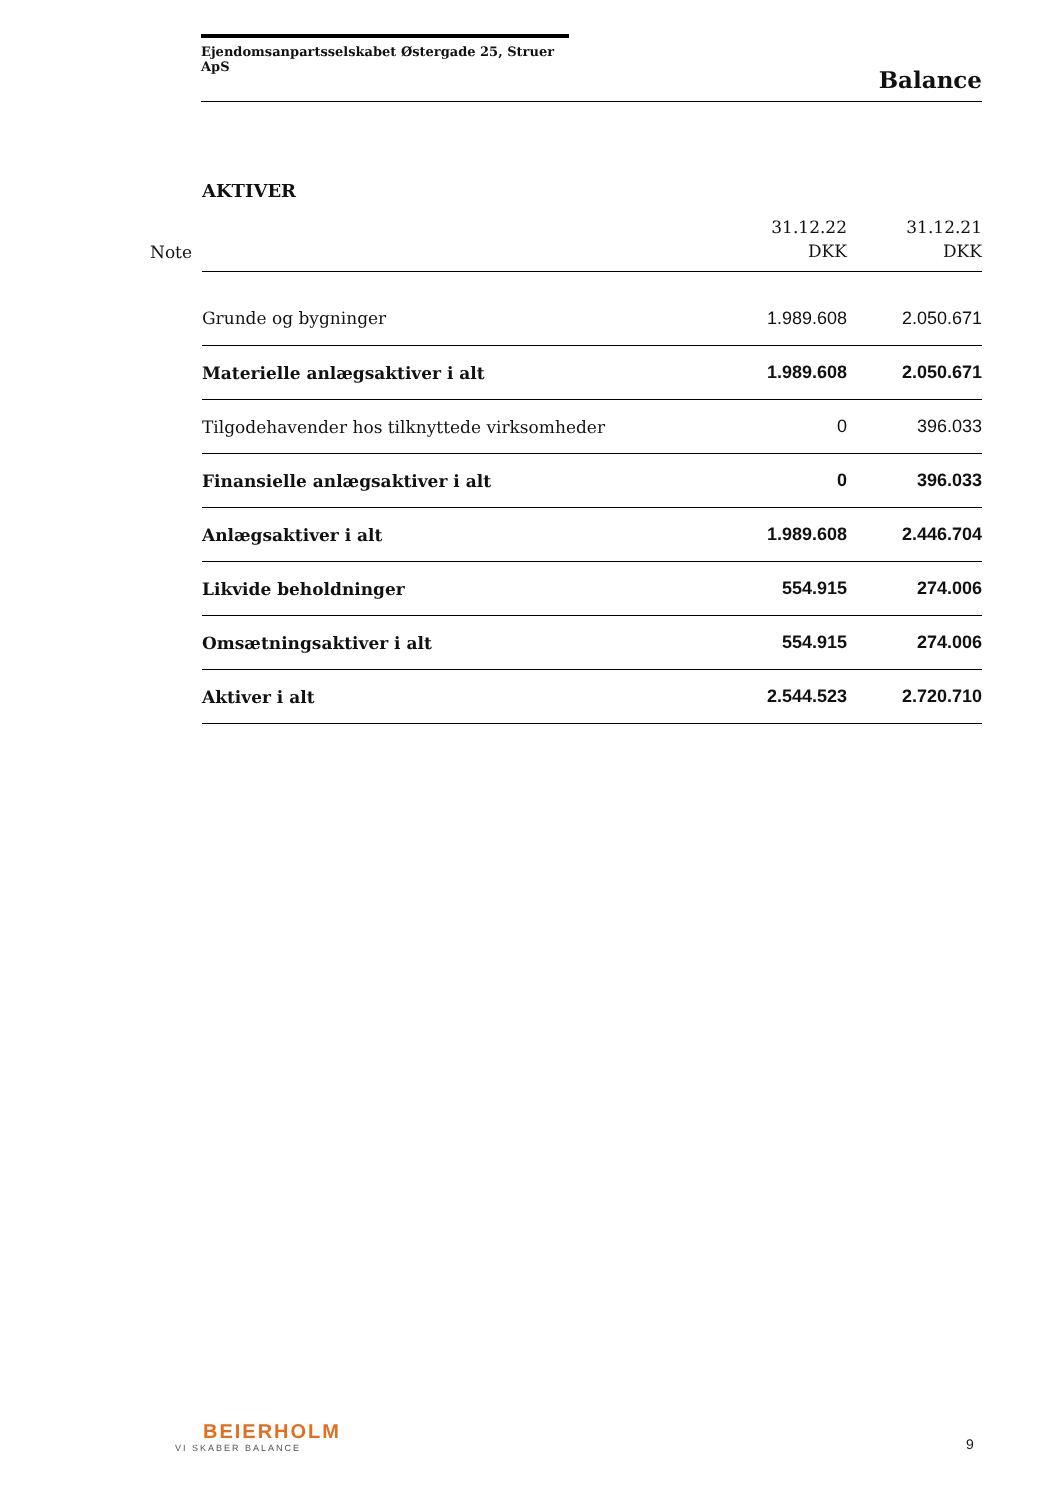Ejendomsanpartsselskabet Østergade 25, Struer ApS
Balance
AKTIVER
| Note | | 31.12.22 DKK | 31.12.21 DKK |
| --- | --- | --- | --- |
| | Grunde og bygninger | 1.989.608 | 2.050.671 |
| | Materielle anlægsaktiver i alt | 1.989.608 | 2.050.671 |
| | Tilgodehavender hos tilknyttede virksomheder | 0 | 396.033 |
| | Finansielle anlægsaktiver i alt | 0 | 396.033 |
| | Anlægsaktiver i alt | 1.989.608 | 2.446.704 |
| | Likvide beholdninger | 554.915 | 274.006 |
| | Omsætningsaktiver i alt | 554.915 | 274.006 |
| | Aktiver i alt | 2.544.523 | 2.720.710 |
BEIERHOLM
VI SKABER BALANCE
9